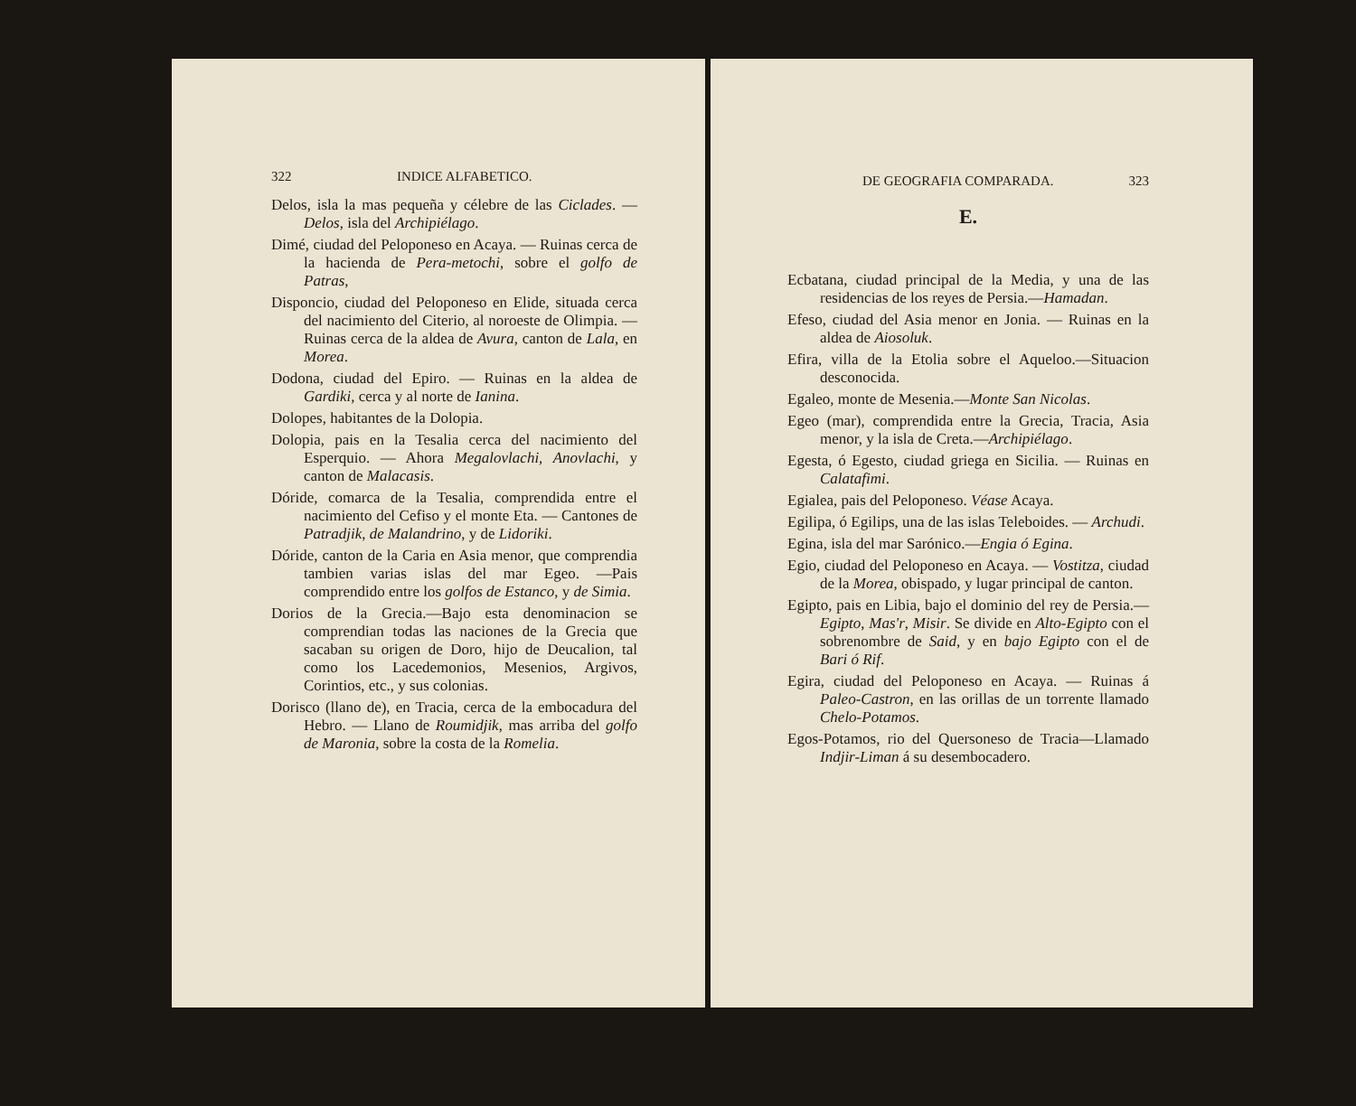322 INDICE ALFABETICO.
Delos, isla la mas pequeña y célebre de las Ciclades. —Delos, isla del Archipiélago.
Dimé, ciudad del Peloponeso en Acaya. — Ruinas cerca de la hacienda de Pera-metochi, sobre el golfo de Patras,
Disponcio, ciudad del Peloponeso en Elide, situada cerca del nacimiento del Citerio, al noroeste de Olimpia. — Ruinas cerca de la aldea de Avura, canton de Lala, en Morea.
Dodona, ciudad del Epiro. — Ruinas en la aldea de Gardiki, cerca y al norte de Ianina.
Dolopes, habitantes de la Dolopia.
Dolopia, pais en la Tesalia cerca del nacimiento del Esperquio. — Ahora Megalovlachi, Anovlachi, y canton de Malacasis.
Dóride, comarca de la Tesalia, comprendida entre el nacimiento del Cefiso y el monte Eta. — Cantones de Patradjik, de Malandrino, y de Lidoriki.
Dóride, canton de la Caria en Asia menor, que comprendia tambien varias islas del mar Egeo. —Pais comprendido entre los golfos de Estanco, y de Simia.
Dorios de la Grecia.—Bajo esta denominacion se comprendian todas las naciones de la Grecia que sacaban su origen de Doro, hijo de Deucalion, tal como los Lacedemonios, Mesenios, Argivos, Corintios, etc., y sus colonias.
Dorisco (llano de), en Tracia, cerca de la embocadura del Hebro. — Llano de Roumidjik, mas arriba del golfo de Maronia, sobre la costa de la Romelia.
DE GEOGRAFIA COMPARADA. 323
E.
Ecbatana, ciudad principal de la Media, y una de las residencias de los reyes de Persia.—Hamadan.
Efeso, ciudad del Asia menor en Jonia. — Ruinas en la aldea de Aiosoluk.
Efira, villa de la Etolia sobre el Aqueloo.—Situacion desconocida.
Egaleo, monte de Mesenia.—Monte San Nicolas.
Egeo (mar), comprendida entre la Grecia, Tracia, Asia menor, y la isla de Creta.—Archipiélago.
Egesta, ó Egesto, ciudad griega en Sicilia. — Ruinas en Calatafimi.
Egialea, pais del Peloponeso. Véase Acaya.
Egilipa, ó Egilips, una de las islas Teleboides. — Archudi.
Egina, isla del mar Sarónico.—Engia ó Egina.
Egio, ciudad del Peloponeso en Acaya. — Vostitza, ciudad de la Morea, obispado, y lugar principal de canton.
Egipto, pais en Libia, bajo el dominio del rey de Persia.—Egipto, Mas'r, Misir. Se divide en Alto-Egipto con el sobrenombre de Said, y en bajo Egipto con el de Bari ó Rif.
Egira, ciudad del Peloponeso en Acaya. — Ruinas á Paleo-Castron, en las orillas de un torrente llamado Chelo-Potamos.
Egos-Potamos, rio del Quersoneso de Tracia—Llamado Indjir-Liman á su desembocadero.